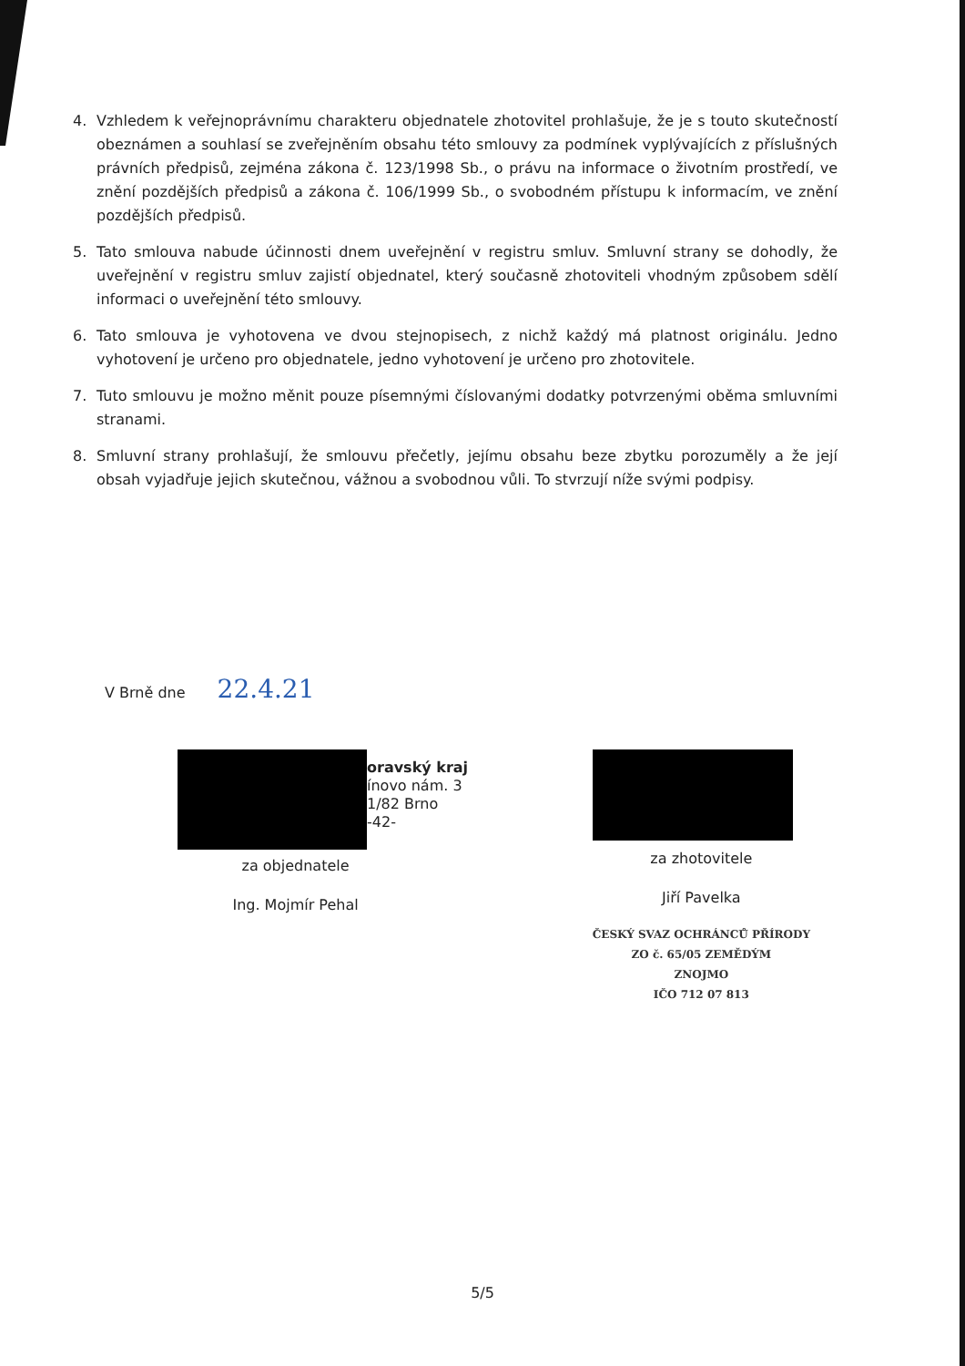4. Vzhledem k veřejnoprávnímu charakteru objednatele zhotovitel prohlašuje, že je s touto skutečností obeznámen a souhlasí se zveřejněním obsahu této smlouvy za podmínek vyplývajících z příslušných právních předpisů, zejména zákona č. 123/1998 Sb., o právu na informace o životním prostředí, ve znění pozdějších předpisů a zákona č. 106/1999 Sb., o svobodném přístupu k informacím, ve znění pozdějších předpisů.
5. Tato smlouva nabude účinnosti dnem uveřejnění v registru smluv. Smluvní strany se dohodly, že uveřejnění v registru smluv zajistí objednatel, který současně zhotoviteli vhodným způsobem sdělí informaci o uveřejnění této smlouvy.
6. Tato smlouva je vyhotovena ve dvou stejnopisech, z nichž každý má platnost originálu. Jedno vyhotovení je určeno pro objednatele, jedno vyhotovení je určeno pro zhotovitele.
7. Tuto smlouvu je možno měnit pouze písemnými číslovanými dodatky potvrzenými oběma smluvními stranami.
8. Smluvní strany prohlašují, že smlouvu přečetly, jejímu obsahu beze zbytku porozuměly a že její obsah vyjadřuje jejich skutečnou, vážnou a svobodnou vůli. To stvrzují níže svými podpisy.
V Brně dne 22.4.21
oravský kraj
ínovo nám. 3
1/82 Brno
-42-
za objednatele
Ing. Mojmír Pehal
za zhotovitele
Jiří Pavelka
ČESKÝ SVAZ OCHRÁNCŮ PŘÍRODY
ZO č. 65/05 ZEMĚDÝM
ZNOJMO
IČO 712 07 813
5/5